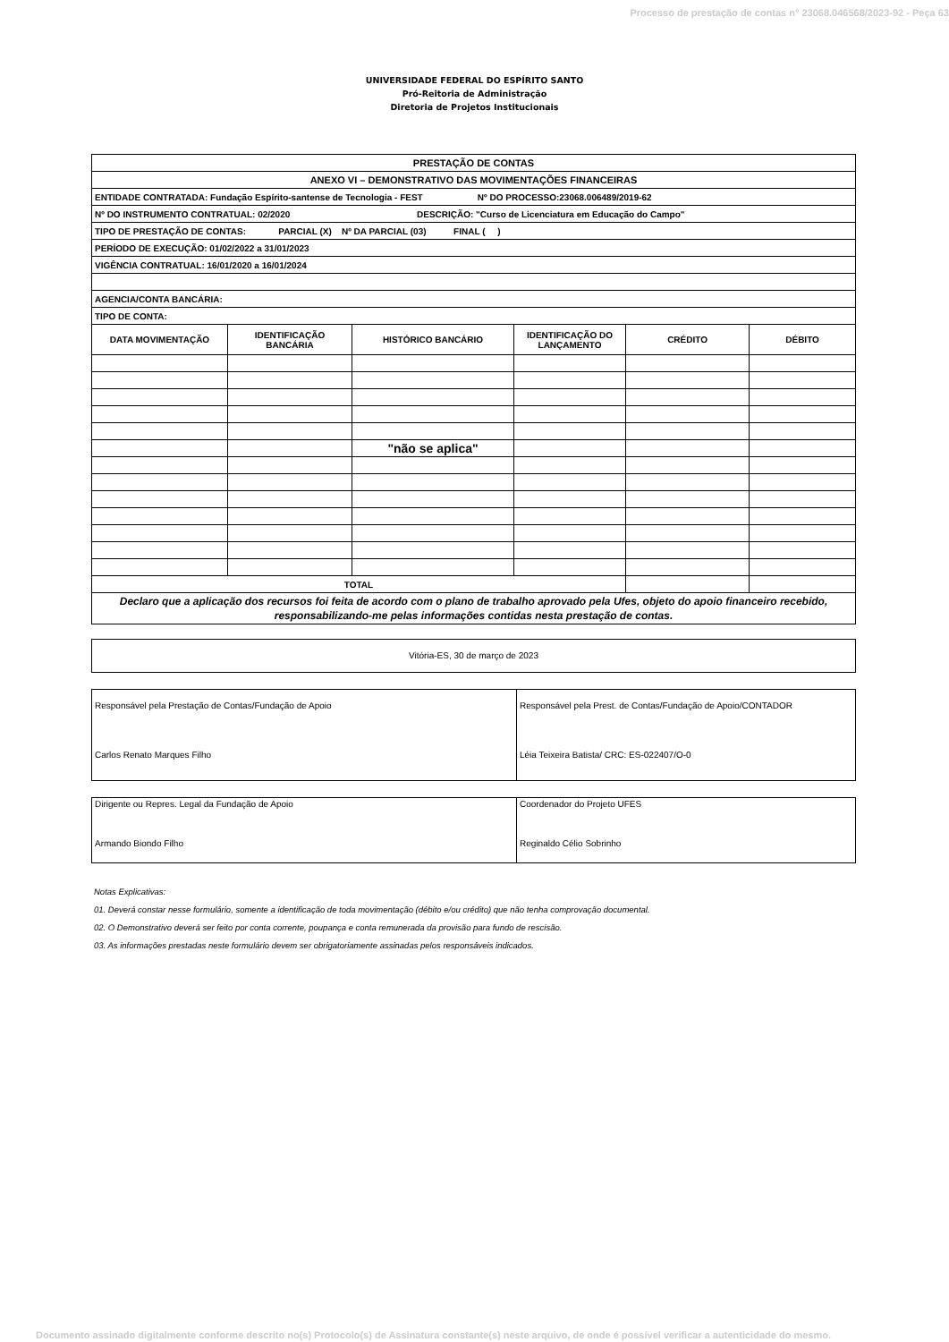Processo de prestação de contas n° 23068.046568/2023-92 - Peça 63
UNIVERSIDADE FEDERAL DO ESPÍRITO SANTO
Pró-Reitoria de Administração
Diretoria de Projetos Institucionais
| PRESTAÇÃO DE CONTAS | | | | | |
| ANEXO VI – DEMONSTRATIVO DAS MOVIMENTAÇÕES FINANCEIRAS | | | | | |
| ENTIDADE CONTRATADA: Fundação Espírito-santense de Tecnologia - FEST Nº DO PROCESSO:23068.006489/2019-62 | | | | | |
| Nº DO INSTRUMENTO CONTRATUAL: 02/2020 DESCRIÇÃO: "Curso de Licenciatura em Educação do Campo" | | | | | |
| TIPO DE PRESTAÇÃO DE CONTAS: PARCIAL (X) Nº DA PARCIAL (03) FINAL ( ) | | | | | |
| PERÍODO DE EXECUÇÃO: 01/02/2022 a 31/01/2023 | | | | | |
| VIGÊNCIA CONTRATUAL: 16/01/2020 a 16/01/2024 | | | | | |
| AGENCIA/CONTA BANCÁRIA: | | | | | |
| TIPO DE CONTA: | | | | | |
| DATA MOVIMENTAÇÃO | IDENTIFICAÇÃO BANCÁRIA | HISTÓRICO BANCÁRIO | IDENTIFICAÇÃO DO LANÇAMENTO | CRÉDITO | DÉBITO |
| | | "não se aplica" | | | |
| TOTAL | | | | | |
| Declaro que a aplicação dos recursos foi feita de acordo com o plano de trabalho aprovado pela Ufes, objeto do apoio financeiro recebido, responsabilizando-me pelas informações contidas nesta prestação de contas. | | | | | |
Vitória-ES, 30 de março de 2023
| Responsável pela Prestação de Contas/Fundação de Apoio Carlos Renato Marques Filho | Responsável pela Prest. de Contas/Fundação de Apoio/CONTADOR Léia Teixeira Batista/ CRC: ES-022407/O-0 |
| Dirigente ou Repres. Legal da Fundação de Apoio Armando Biondo Filho | Coordenador do Projeto UFES Reginaldo Célio Sobrinho |
Notas Explicativas:
01. Deverá constar nesse formulário, somente a identificação de toda movimentação (débito e/ou crédito) que não tenha comprovação documental.
02. O Demonstrativo deverá ser feito por conta corrente, poupança e conta remunerada da provisão para fundo de rescisão.
03. As informações prestadas neste formulário devem ser obrigatoriamente assinadas pelos responsáveis indicados.
Documento assinado digitalmente conforme descrito no(s) Protocolo(s) de Assinatura constante(s) neste arquivo, de onde é possível verificar a autenticidade do mesmo.